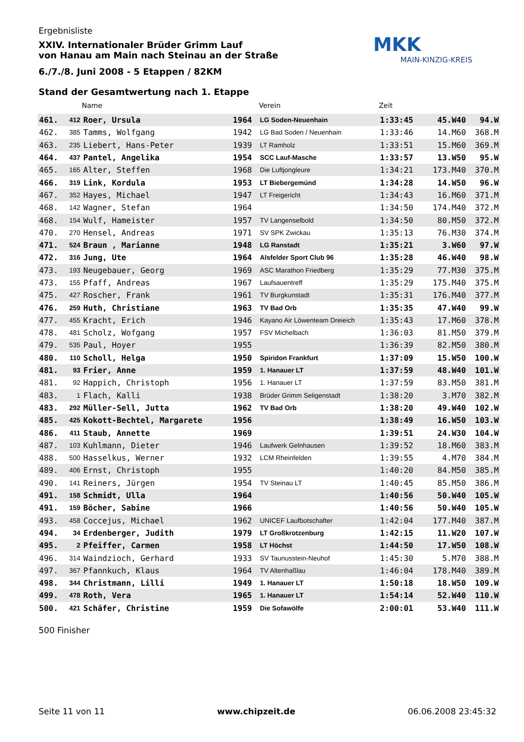MKK
MAIN-KINZIG-KREIS
Ergebnisliste
XXIV. Internationaler Brüder Grimm Lauf
von Hanau am Main nach Steinau an der Straße
6./7./8. Juni 2008 - 5 Etappen / 82KM
Stand der Gesamtwertung nach 1. Etappe
| | | Name | | Verein | Zeit | | |
| --- | --- | --- | --- | --- | --- | --- | --- |
| 461. | 412 | Roer, Ursula | 1964 | LG Soden-Neuenhain | 1:33:45 | 45.W40 | 94.W |
| 462. | 385 | Tamms, Wolfgang | 1942 | LG Bad Soden / Neuenhain | 1:33:46 | 14.M60 | 368.M |
| 463. | 235 | Liebert, Hans-Peter | 1939 | LT Ramholz | 1:33:51 | 15.M60 | 369.M |
| 464. | 437 | Pantel, Angelika | 1954 | SCC Lauf-Masche | 1:33:57 | 13.W50 | 95.W |
| 465. | 165 | Alter, Steffen | 1968 | Die Luftjongleure | 1:34:21 | 173.M40 | 370.M |
| 466. | 319 | Link, Kordula | 1953 | LT Biebergemünd | 1:34:28 | 14.W50 | 96.W |
| 467. | 352 | Hayes, Michael | 1947 | LT Freigericht | 1:34:43 | 16.M60 | 371.M |
| 468. | 142 | Wagner, Stefan | 1964 | | 1:34:50 | 174.M40 | 372.M |
| 468. | 154 | Wulf, Hameister | 1957 | TV Langenselbold | 1:34:50 | 80.M50 | 372.M |
| 470. | 270 | Hensel, Andreas | 1971 | SV SPK Zwickau | 1:35:13 | 76.M30 | 374.M |
| 471. | 524 | Braun , Marianne | 1948 | LG Ranstadt | 1:35:21 | 3.W60 | 97.W |
| 472. | 316 | Jung, Ute | 1964 | Alsfelder Sport Club 96 | 1:35:28 | 46.W40 | 98.W |
| 473. | 193 | Neugebauer, Georg | 1969 | ASC Marathon Friedberg | 1:35:29 | 77.M30 | 375.M |
| 473. | 155 | Pfaff, Andreas | 1967 | Laufsauentreff | 1:35:29 | 175.M40 | 375.M |
| 475. | 427 | Roscher, Frank | 1961 | TV Burgkunstadt | 1:35:31 | 176.M40 | 377.M |
| 476. | 259 | Huth, Christiane | 1963 | TV Bad Orb | 1:35:35 | 47.W40 | 99.W |
| 477. | 455 | Kracht, Erich | 1946 | Kayano Air Löwenteam Dreieich | 1:35:43 | 17.M60 | 378.M |
| 478. | 481 | Scholz, Wofgang | 1957 | FSV Michelbach | 1:36:03 | 81.M50 | 379.M |
| 479. | 535 | Paul, Hoyer | 1955 | | 1:36:39 | 82.M50 | 380.M |
| 480. | 110 | Scholl, Helga | 1950 | Spiridon Frankfurt | 1:37:09 | 15.W50 | 100.W |
| 481. | 93 | Frier, Anne | 1959 | 1. Hanauer LT | 1:37:59 | 48.W40 | 101.W |
| 481. | 92 | Happich, Christoph | 1956 | 1. Hanauer LT | 1:37:59 | 83.M50 | 381.M |
| 483. | 1 | Flach, Kalli | 1938 | Brüder Grimm Seligenstadt | 1:38:20 | 3.M70 | 382.M |
| 483. | 292 | Müller-Sell, Jutta | 1962 | TV Bad Orb | 1:38:20 | 49.W40 | 102.W |
| 485. | 425 | Kokott-Bechtel, Margarete | 1956 | | 1:38:49 | 16.W50 | 103.W |
| 486. | 411 | Staub, Annette | 1969 | | 1:39:51 | 24.W30 | 104.W |
| 487. | 103 | Kuhlmann, Dieter | 1946 | Laufwerk Gelnhausen | 1:39:52 | 18.M60 | 383.M |
| 488. | 500 | Hasselkus, Werner | 1932 | LCM Rheinfelden | 1:39:55 | 4.M70 | 384.M |
| 489. | 406 | Ernst, Christoph | 1955 | | 1:40:20 | 84.M50 | 385.M |
| 490. | 141 | Reiners, Jürgen | 1954 | TV Steinau LT | 1:40:45 | 85.M50 | 386.M |
| 491. | 158 | Schmidt, Ulla | 1964 | | 1:40:56 | 50.W40 | 105.W |
| 491. | 159 | Böcher, Sabine | 1966 | | 1:40:56 | 50.W40 | 105.W |
| 493. | 458 | Coccejus, Michael | 1962 | UNICEF Laufbotschafter | 1:42:04 | 177.M40 | 387.M |
| 494. | 34 | Erdenberger, Judith | 1979 | LT Großkrotzenburg | 1:42:15 | 11.W20 | 107.W |
| 495. | 2 | Pfeiffer, Carmen | 1958 | LT Höchst | 1:44:50 | 17.W50 | 108.W |
| 496. | 314 | Waindzioch, Gerhard | 1933 | SV Taunusstein-Neuhof | 1:45:30 | 5.M70 | 388.M |
| 497. | 367 | Pfannkuch, Klaus | 1964 | TV Altenhaßlau | 1:46:04 | 178.M40 | 389.M |
| 498. | 344 | Christmann, Lilli | 1949 | 1. Hanauer LT | 1:50:18 | 18.W50 | 109.W |
| 499. | 478 | Roth, Vera | 1965 | 1. Hanauer LT | 1:54:14 | 52.W40 | 110.W |
| 500. | 421 | Schäfer, Christine | 1959 | Die Sofawölfe | 2:00:01 | 53.W40 | 111.W |
500 Finisher
Seite 11 von 11 www.chipzeit.de 06.06.2008 23:45:32